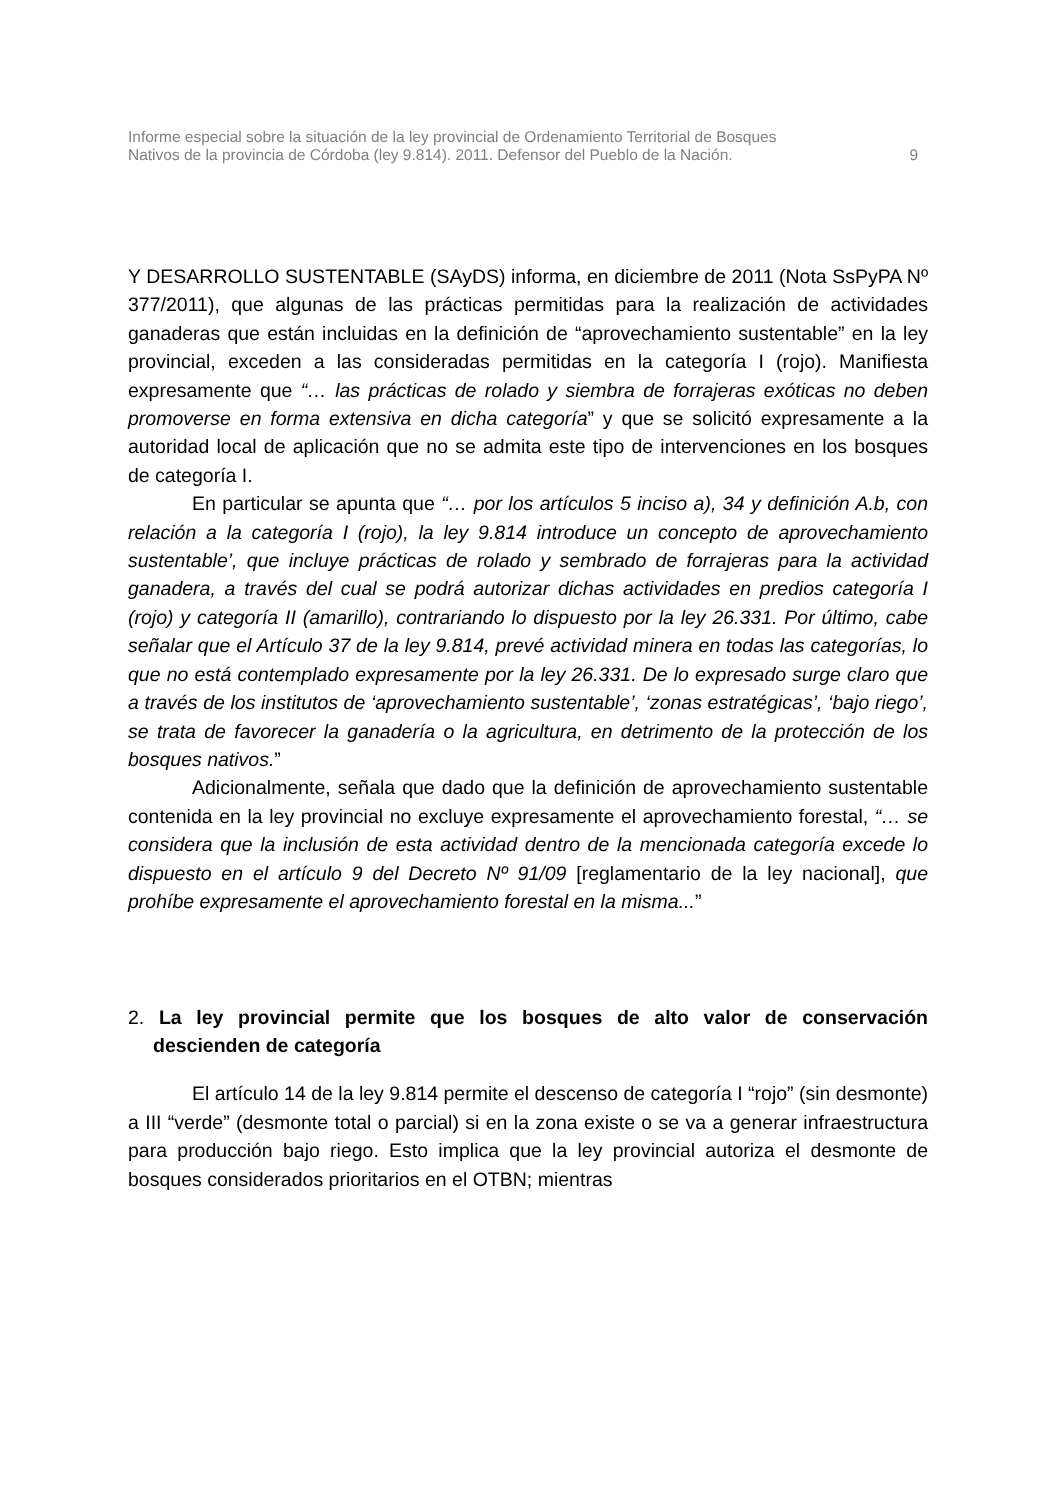Informe especial sobre la situación de la ley provincial de Ordenamiento Territorial de Bosques
Nativos de la provincia de Córdoba (ley 9.814). 2011. Defensor del Pueblo de la Nación. 9
Y DESARROLLO SUSTENTABLE (SAyDS) informa, en diciembre de 2011 (Nota SsPyPA Nº 377/2011), que algunas de las prácticas permitidas para la realización de actividades ganaderas que están incluidas en la definición de “aprovechamiento sustentable” en la ley provincial, exceden a las consideradas permitidas en la categoría I (rojo). Manifiesta expresamente que “… las prácticas de rolado y siembra de forrajeras exóticas no deben promoverse en forma extensiva en dicha categoría” y que se solicitó expresamente a la autoridad local de aplicación que no se admita este tipo de intervenciones en los bosques de categoría I.
En particular se apunta que “… por los artículos 5 inciso a), 34 y definición A.b, con relación a la categoría I (rojo), la ley 9.814 introduce un concepto de aprovechamiento sustentable’, que incluye prácticas de rolado y sembrado de forrajeras para la actividad ganadera, a través del cual se podrá autorizar dichas actividades en predios categoría I (rojo) y categoría II (amarillo), contrariando lo dispuesto por la ley 26.331. Por último, cabe señalar que el Artículo 37 de la ley 9.814, prevé actividad minera en todas las categorías, lo que no está contemplado expresamente por la ley 26.331. De lo expresado surge claro que a través de los institutos de ‘aprovechamiento sustentable’, ‘zonas estratégicas’, ‘bajo riego’, se trata de favorecer la ganadería o la agricultura, en detrimento de la protección de los bosques nativos.”
Adicionalmente, señala que dado que la definición de aprovechamiento sustentable contenida en la ley provincial no excluye expresamente el aprovechamiento forestal, “… se considera que la inclusión de esta actividad dentro de la mencionada categoría excede lo dispuesto en el artículo 9 del Decreto Nº 91/09 [reglamentario de la ley nacional], que prohíbe expresamente el aprovechamiento forestal en la misma...”
2. La ley provincial permite que los bosques de alto valor de conservación descienden de categoría
El artículo 14 de la ley 9.814 permite el descenso de categoría I “rojo” (sin desmonte) a III “verde” (desmonte total o parcial) si en la zona existe o se va a generar infraestructura para producción bajo riego. Esto implica que la ley provincial autoriza el desmonte de bosques considerados prioritarios en el OTBN; mientras